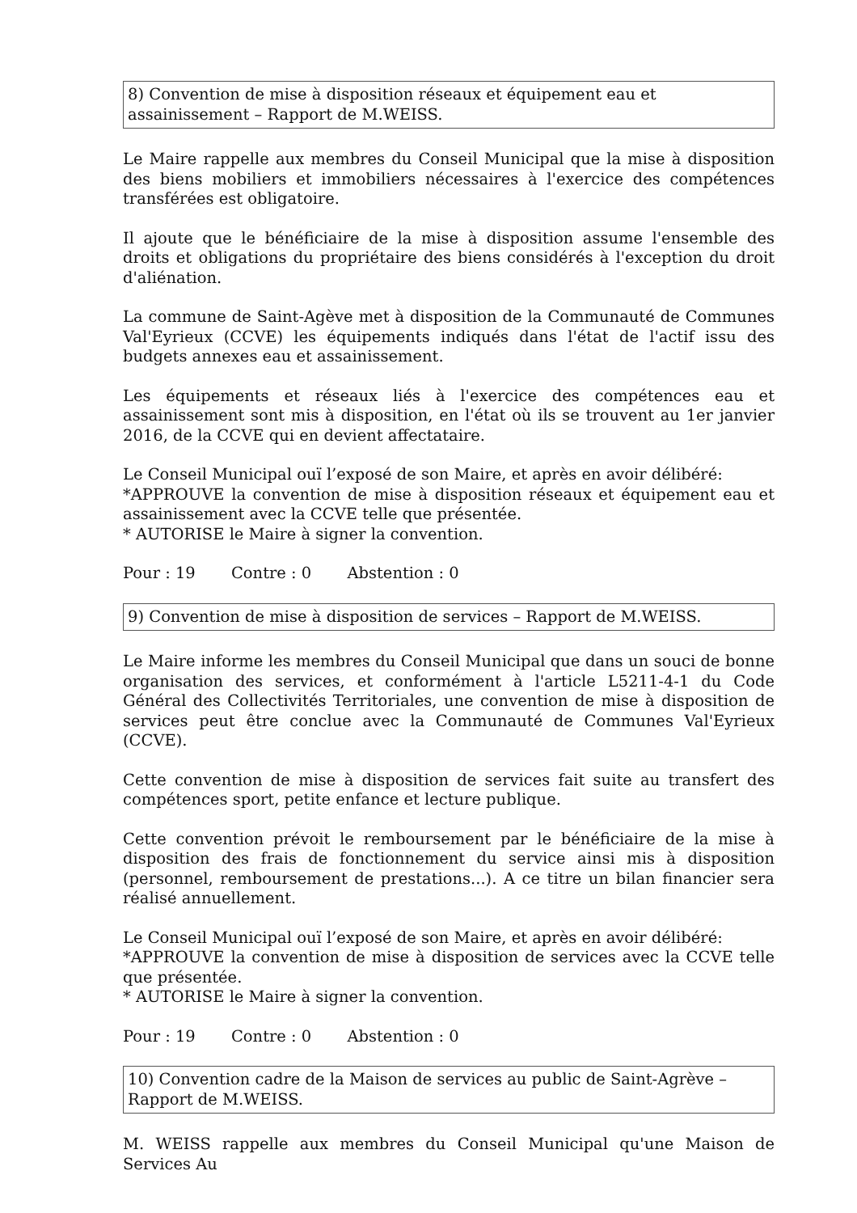8) Convention de mise à disposition réseaux et équipement eau et assainissement – Rapport de M.WEISS.
Le Maire rappelle aux membres du Conseil Municipal que la mise à disposition des biens mobiliers et immobiliers nécessaires à l'exercice des compétences transférées est obligatoire.
Il ajoute que le bénéficiaire de la mise à disposition assume l'ensemble des droits et obligations du propriétaire des biens considérés à l'exception du droit d'aliénation.
La commune de Saint-Agève met à disposition de la Communauté de Communes Val'Eyrieux (CCVE) les équipements indiqués dans l'état de l'actif issu des budgets annexes eau et assainissement.
Les équipements et réseaux liés à l'exercice des compétences eau et assainissement sont mis à disposition, en l'état où ils se trouvent au 1er janvier 2016, de la CCVE qui en devient affectataire.
Le Conseil Municipal ouï l’exposé de son Maire, et après en avoir délibéré:
*APPROUVE la convention de mise à disposition réseaux et équipement eau et assainissement avec la CCVE telle que présentée.
* AUTORISE le Maire à signer la convention.
Pour : 19 Contre : 0 Abstention : 0
9) Convention de mise à disposition de services – Rapport de M.WEISS.
Le Maire informe les membres du Conseil Municipal que dans un souci de bonne organisation des services, et conformément à l'article L5211-4-1 du Code Général des Collectivités Territoriales, une convention de mise à disposition de services peut être conclue avec la Communauté de Communes Val'Eyrieux (CCVE).
Cette convention de mise à disposition de services fait suite au transfert des compétences sport, petite enfance et lecture publique.
Cette convention prévoit le remboursement par le bénéficiaire de la mise à disposition des frais de fonctionnement du service ainsi mis à disposition (personnel, remboursement de prestations...). A ce titre un bilan financier sera réalisé annuellement.
Le Conseil Municipal ouï l’exposé de son Maire, et après en avoir délibéré:
*APPROUVE la convention de mise à disposition de services avec la CCVE telle que présentée.
* AUTORISE le Maire à signer la convention.
Pour : 19 Contre : 0 Abstention : 0
10) Convention cadre de la Maison de services au public de Saint-Agrève – Rapport de M.WEISS.
M. WEISS rappelle aux membres du Conseil Municipal qu'une Maison de Services Au